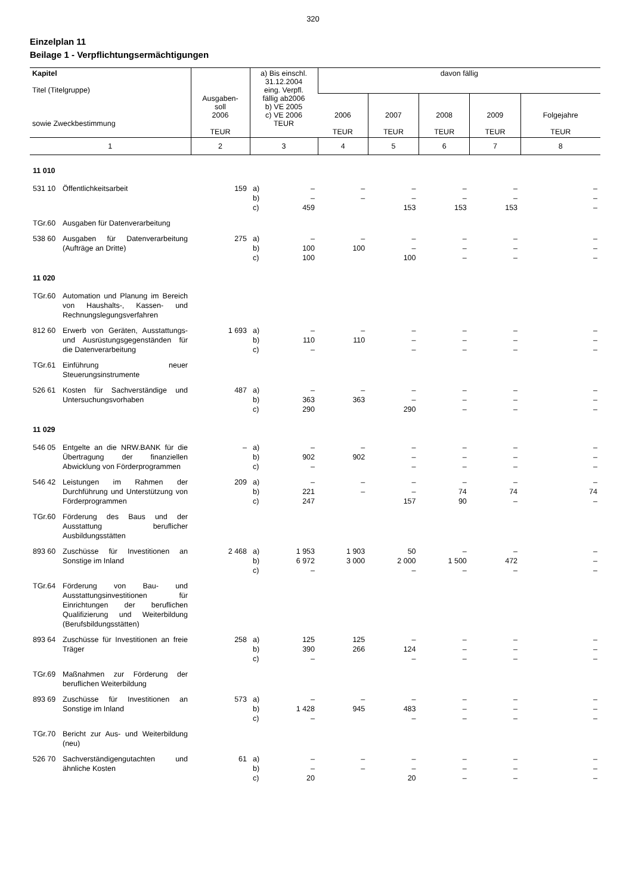320
Einzelplan 11
Beilage 1 - Verpflichtungsermächtigungen
| Kapitel Titel (Titelgruppe) sowie Zweckbestimmung | Ausgaben- soll 2006 TEUR | a) Bis einschl. 31.12.2004 eing. Verpfl. fällig ab2006 b) VE 2005 c) VE 2006 TEUR | davon fällig | | | | |
| --- | --- | --- | --- | --- | --- | --- | --- |
| | | | 2006 TEUR | 2007 TEUR | 2008 TEUR | 2009 TEUR | Folgejahre TEUR |
| 1 | 2 | 3 | 4 | 5 | 6 | 7 | 8 |
| 11 010 | | | | | | | |
| 531 10 Öffentlichkeitsarbeit | 159 | a) b) c) – – 459 | – – | – – 153 | – – 153 | – – 153 | – – – |
| TGr.60 Ausgaben für Datenverarbeitung | | | | | | | |
| 538 60 Ausgaben für Datenverarbeitung (Aufträge an Dritte) | 275 | a) b) c) – 100 100 | – 100 | – – 100 | – – – | – – – | – – – |
| 11 020 | | | | | | | |
| TGr.60 Automation und Planung im Bereich von Haushalts-, Kassen- und Rechnungslegungsverfahren | | | | | | | |
| 812 60 Erwerb von Geräten, Ausstattungs- und Ausrüstungsgegenständen für die Datenverarbeitung | 1 693 | a) b) c) – 110 – | – 110 | – – – | – – – | – – – | – – – |
| TGr.61 Einführung neuer Steuerungsinstrumente | | | | | | | |
| 526 61 Kosten für Sachverständige und Untersuchungsvorhaben | 487 | a) b) c) – 363 290 | – 363 | – – 290 | – – – | – – – | – – – |
| 11 029 | | | | | | | |
| 546 05 Entgelte an die NRW.BANK für die Übertragung der finanziellen Abwicklung von Förderprogrammen | – | a) b) c) – 902 – | – 902 | – – – | – – – | – – – | – – – |
| 546 42 Leistungen im Rahmen der Durchführung und Unterstützung von Förderprogrammen | 209 | a) b) c) – 221 247 | – – | – – 157 | – 74 90 | – 74 – | – 74 – |
| TGr.60 Förderung des Baus und der Ausstattung beruflicher Ausbildungsstätten | | | | | | | |
| 893 60 Zuschüsse für Investitionen an Sonstige im Inland | 2 468 | a) b) c) 1 953 6 972 – | 1 903 3 000 | 50 2 000 – | – 1 500 – | – 472 – | – – – |
| TGr.64 Förderung von Bau- und Ausstattungsinvestitionen für Einrichtungen der beruflichen Qualifizierung und Weiterbildung (Berufsbildungsstätten) | | | | | | | |
| 893 64 Zuschüsse für Investitionen an freie Träger | 258 | a) b) c) 125 390 – | 125 266 | – 124 – | – – – | – – – | – – – |
| TGr.69 Maßnahmen zur Förderung der beruflichen Weiterbildung | | | | | | | |
| 893 69 Zuschüsse für Investitionen an Sonstige im Inland | 573 | a) b) c) – 1 428 – | – 945 | – 483 – | – – – | – – – | – – – |
| TGr.70 Bericht zur Aus- und Weiterbildung (neu) | | | | | | | |
| 526 70 Sachverständigengutachten und ähnliche Kosten | 61 | a) b) c) – – 20 | – – | – – 20 | – – – | – – – | – – – |